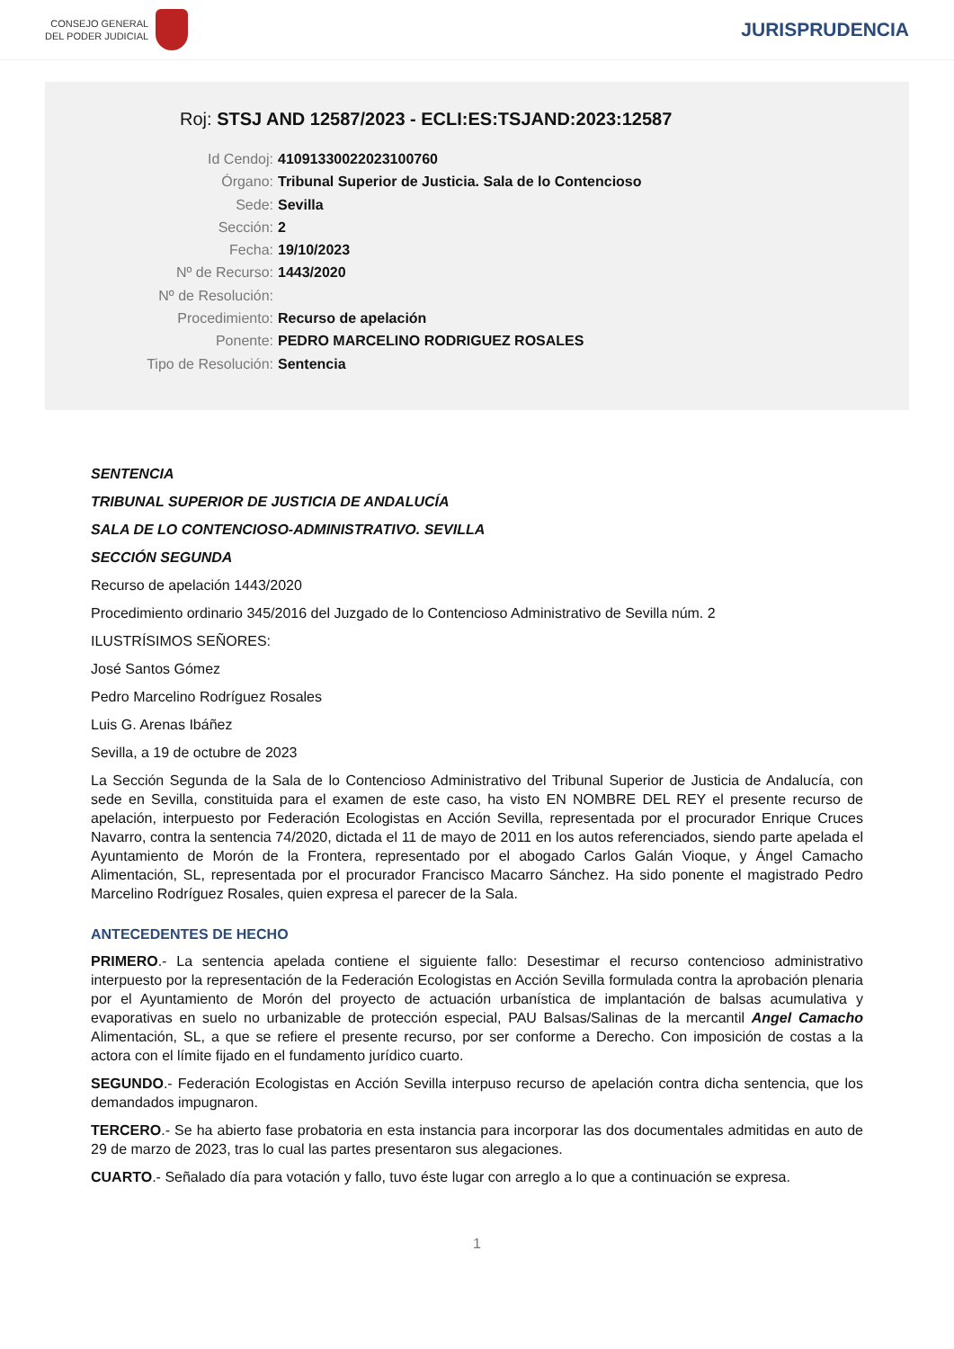CONSEJO GENERAL
DEL PODER JUDICIAL
JURISPRUDENCIA
Roj: STSJ AND 12587/2023 - ECLI:ES:TSJAND:2023:12587
Id Cendoj: 41091330022023100760
Órgano: Tribunal Superior de Justicia. Sala de lo Contencioso
Sede: Sevilla
Sección: 2
Fecha: 19/10/2023
Nº de Recurso: 1443/2020
Nº de Resolución:
Procedimiento: Recurso de apelación
Ponente: PEDRO MARCELINO RODRIGUEZ ROSALES
Tipo de Resolución: Sentencia
SENTENCIA
TRIBUNAL SUPERIOR DE JUSTICIA DE ANDALUCÍA
SALA DE LO CONTENCIOSO-ADMINISTRATIVO. SEVILLA
SECCIÓN SEGUNDA
Recurso de apelación 1443/2020
Procedimiento ordinario 345/2016 del Juzgado de lo Contencioso Administrativo de Sevilla núm. 2
ILUSTRÍSIMOS SEÑORES:
José Santos Gómez
Pedro Marcelino Rodríguez Rosales
Luis G. Arenas Ibáñez
Sevilla, a 19 de octubre de 2023
La Sección Segunda de la Sala de lo Contencioso Administrativo del Tribunal Superior de Justicia de Andalucía, con sede en Sevilla, constituida para el examen de este caso, ha visto EN NOMBRE DEL REY el presente recurso de apelación, interpuesto por Federación Ecologistas en Acción Sevilla, representada por el procurador Enrique Cruces Navarro, contra la sentencia 74/2020, dictada el 11 de mayo de 2011 en los autos referenciados, siendo parte apelada el Ayuntamiento de Morón de la Frontera, representado por el abogado Carlos Galán Vioque, y Ángel Camacho Alimentación, SL, representada por el procurador Francisco Macarro Sánchez. Ha sido ponente el magistrado Pedro Marcelino Rodríguez Rosales, quien expresa el parecer de la Sala.
ANTECEDENTES DE HECHO
PRIMERO.- La sentencia apelada contiene el siguiente fallo: Desestimar el recurso contencioso administrativo interpuesto por la representación de la Federación Ecologistas en Acción Sevilla formulada contra la aprobación plenaria por el Ayuntamiento de Morón del proyecto de actuación urbanística de implantación de balsas acumulativa y evaporativas en suelo no urbanizable de protección especial, PAU Balsas/Salinas de la mercantil Angel Camacho Alimentación, SL, a que se refiere el presente recurso, por ser conforme a Derecho. Con imposición de costas a la actora con el límite fijado en el fundamento jurídico cuarto.
SEGUNDO.- Federación Ecologistas en Acción Sevilla interpuso recurso de apelación contra dicha sentencia, que los demandados impugnaron.
TERCERO.- Se ha abierto fase probatoria en esta instancia para incorporar las dos documentales admitidas en auto de 29 de marzo de 2023, tras lo cual las partes presentaron sus alegaciones.
CUARTO.- Señalado día para votación y fallo, tuvo éste lugar con arreglo a lo que a continuación se expresa.
1